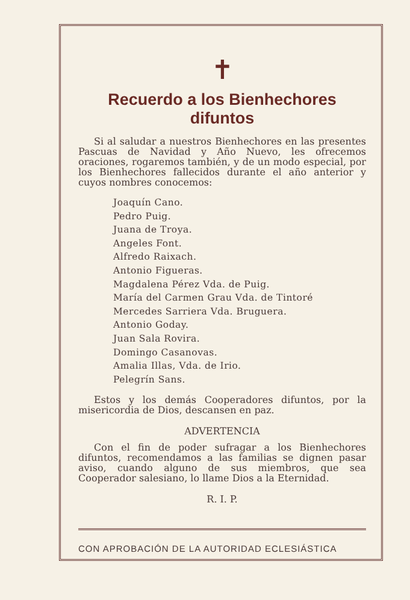✝
Recuerdo a los Bienhechores difuntos
Si al saludar a nuestros Bienhechores en las presentes Pascuas de Navidad y Año Nuevo, les ofrecemos oraciones, rogaremos también, y de un modo especial, por los Bienhechores fallecidos durante el año anterior y cuyos nombres conocemos:
Joaquín Cano.
Pedro Puig.
Juana de Troya.
Angeles Font.
Alfredo Raixach.
Antonio Figueras.
Magdalena Pérez Vda. de Puig.
María del Carmen Grau Vda. de Tintoré
Mercedes Sarriera Vda. Bruguera.
Antonio Goday.
Juan Sala Rovira.
Domingo Casanovas.
Amalia Illas, Vda. de Irio.
Pelegrín Sans.
Estos y los demás Cooperadores difuntos, por la misericordia de Dios, descansen en paz.
ADVERTENCIA
Con el fin de poder sufragar a los Bienhechores difuntos, recomendamos a las familias se dignen pasar aviso, cuando alguno de sus miembros, que sea Cooperador salesiano, lo llame Dios a la Eternidad.
R. I. P.
CON APROBACIÓN DE LA AUTORIDAD ECLESIÁSTICA